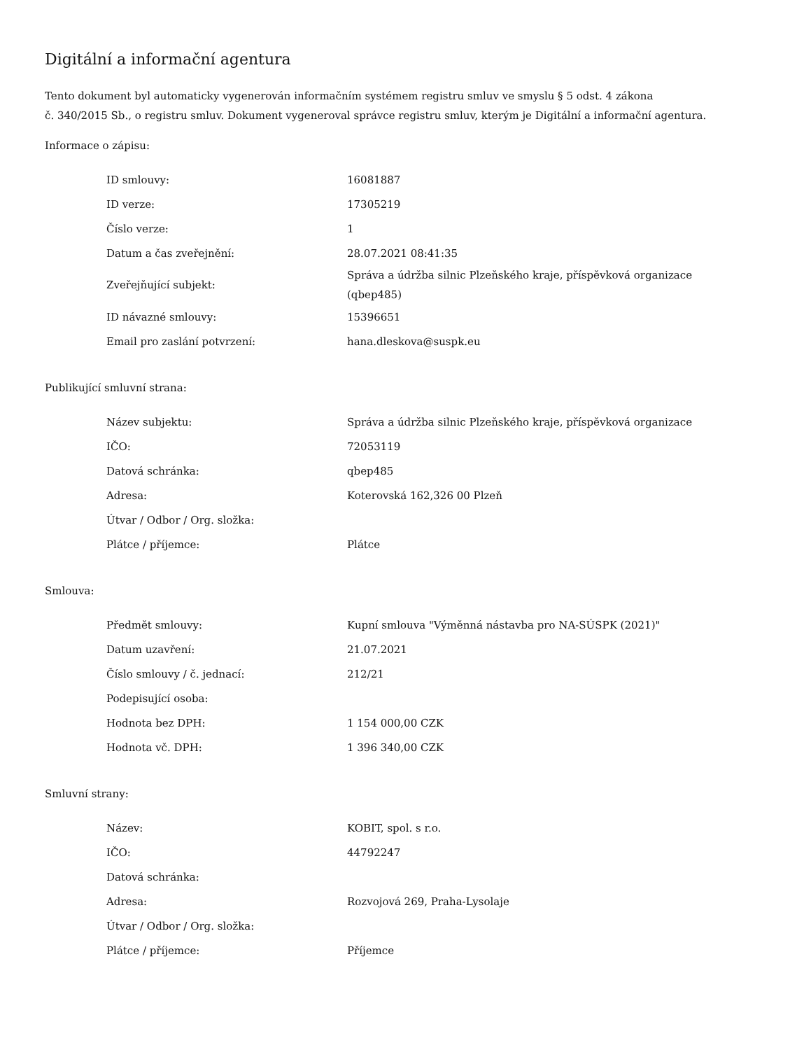Digitální a informační agentura
Tento dokument byl automaticky vygenerován informačním systémem registru smluv ve smyslu § 5 odst. 4 zákona
č. 340/2015 Sb., o registru smluv. Dokument vygeneroval správce registru smluv, kterým je Digitální a informační agentura.
Informace o zápisu:
| ID smlouvy: | 16081887 |
| ID verze: | 17305219 |
| Číslo verze: | 1 |
| Datum a čas zveřejnění: | 28.07.2021 08:41:35 |
| Zveřejňující subjekt: | Správa a údržba silnic Plzeňského kraje, příspěvková organizace (qbep485) |
| ID návazné smlouvy: | 15396651 |
| Email pro zaslání potvrzení: | hana.dleskova@suspk.eu |
Publikující smluvní strana:
| Název subjektu: | Správa a údržba silnic Plzeňského kraje, příspěvková organizace |
| IČO: | 72053119 |
| Datová schránka: | qbep485 |
| Adresa: | Koterovská 162,326 00 Plzeň |
| Útvar / Odbor / Org. složka: | |
| Plátce / příjemce: | Plátce |
Smlouva:
| Předmět smlouvy: | Kupní smlouva "Výměnná nástavba pro NA-SÚSPK (2021)" |
| Datum uzavření: | 21.07.2021 |
| Číslo smlouvy / č. jednací: | 212/21 |
| Podepisující osoba: | |
| Hodnota bez DPH: | 1 154 000,00 CZK |
| Hodnota vč. DPH: | 1 396 340,00 CZK |
Smluvní strany:
| Název: | KOBIT, spol. s r.o. |
| IČO: | 44792247 |
| Datová schránka: | |
| Adresa: | Rozvojová 269, Praha-Lysolaje |
| Útvar / Odbor / Org. složka: | |
| Plátce / příjemce: | Příjemce |